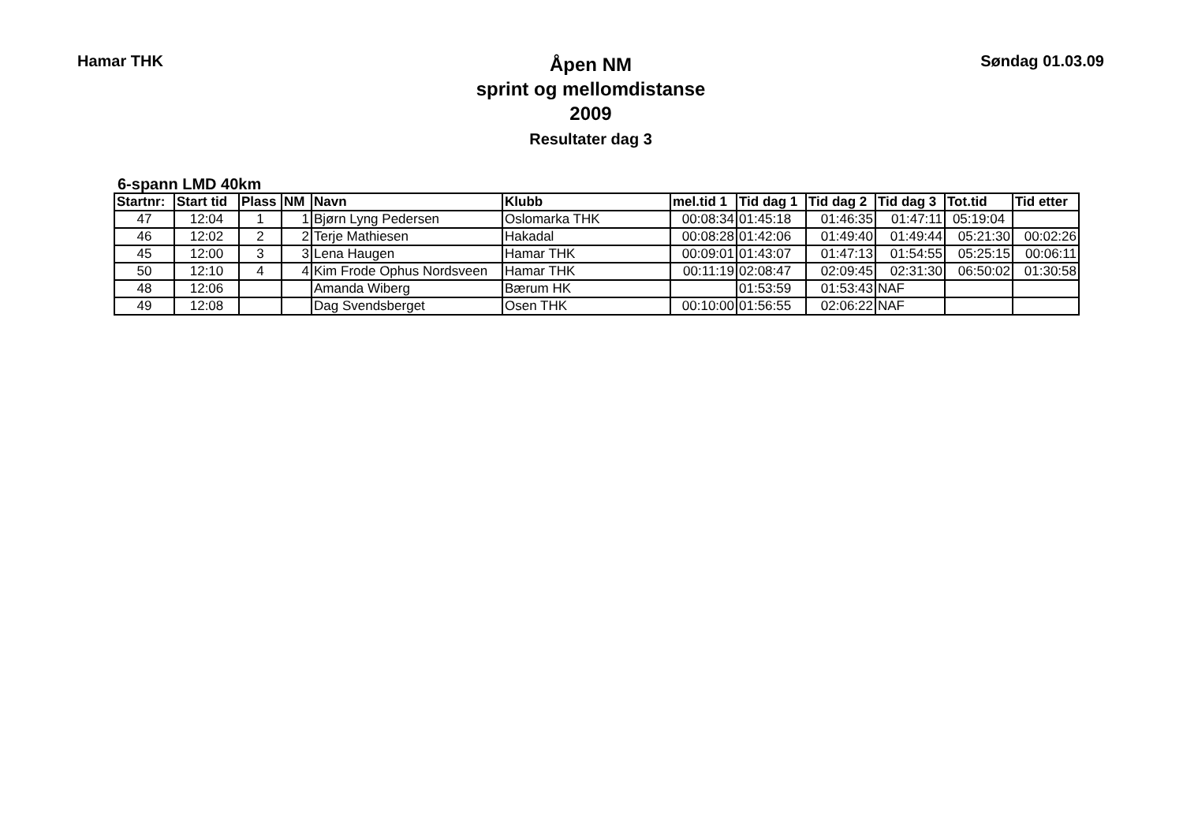Hamar THK
Åpen NM
sprint og mellomdistanse
2009
Resultater dag 3
Søndag 01.03.09
6-spann LMD 40km
| Startnr: | Start tid | Plass | NM | Navn | Klubb | mel.tid 1 | Tid dag 1 | Tid dag 2 | Tid dag 3 | Tot.tid | Tid etter |
| --- | --- | --- | --- | --- | --- | --- | --- | --- | --- | --- | --- |
| 47 | 12:04 | 1 | 1 | Bjørn Lyng Pedersen | Oslomarka THK | 00:08:34 | 01:45:18 | 01:46:35 | 01:47:11 | 05:19:04 | |
| 46 | 12:02 | 2 | 2 | Terje Mathiesen | Hakadal | 00:08:28 | 01:42:06 | 01:49:40 | 01:49:44 | 05:21:30 | 00:02:26 |
| 45 | 12:00 | 3 | 3 | Lena Haugen | Hamar THK | 00:09:01 | 01:43:07 | 01:47:13 | 01:54:55 | 05:25:15 | 00:06:11 |
| 50 | 12:10 | 4 | 4 | Kim Frode Ophus Nordsveen | Hamar THK | 00:11:19 | 02:08:47 | 02:09:45 | 02:31:30 | 06:50:02 | 01:30:58 |
| 48 | 12:06 | | | Amanda Wiberg | Bærum HK | | 01:53:59 | 01:53:43 | NAF | | |
| 49 | 12:08 | | | Dag Svendsberget | Osen THK | 00:10:00 | 01:56:55 | 02:06:22 | NAF | | |